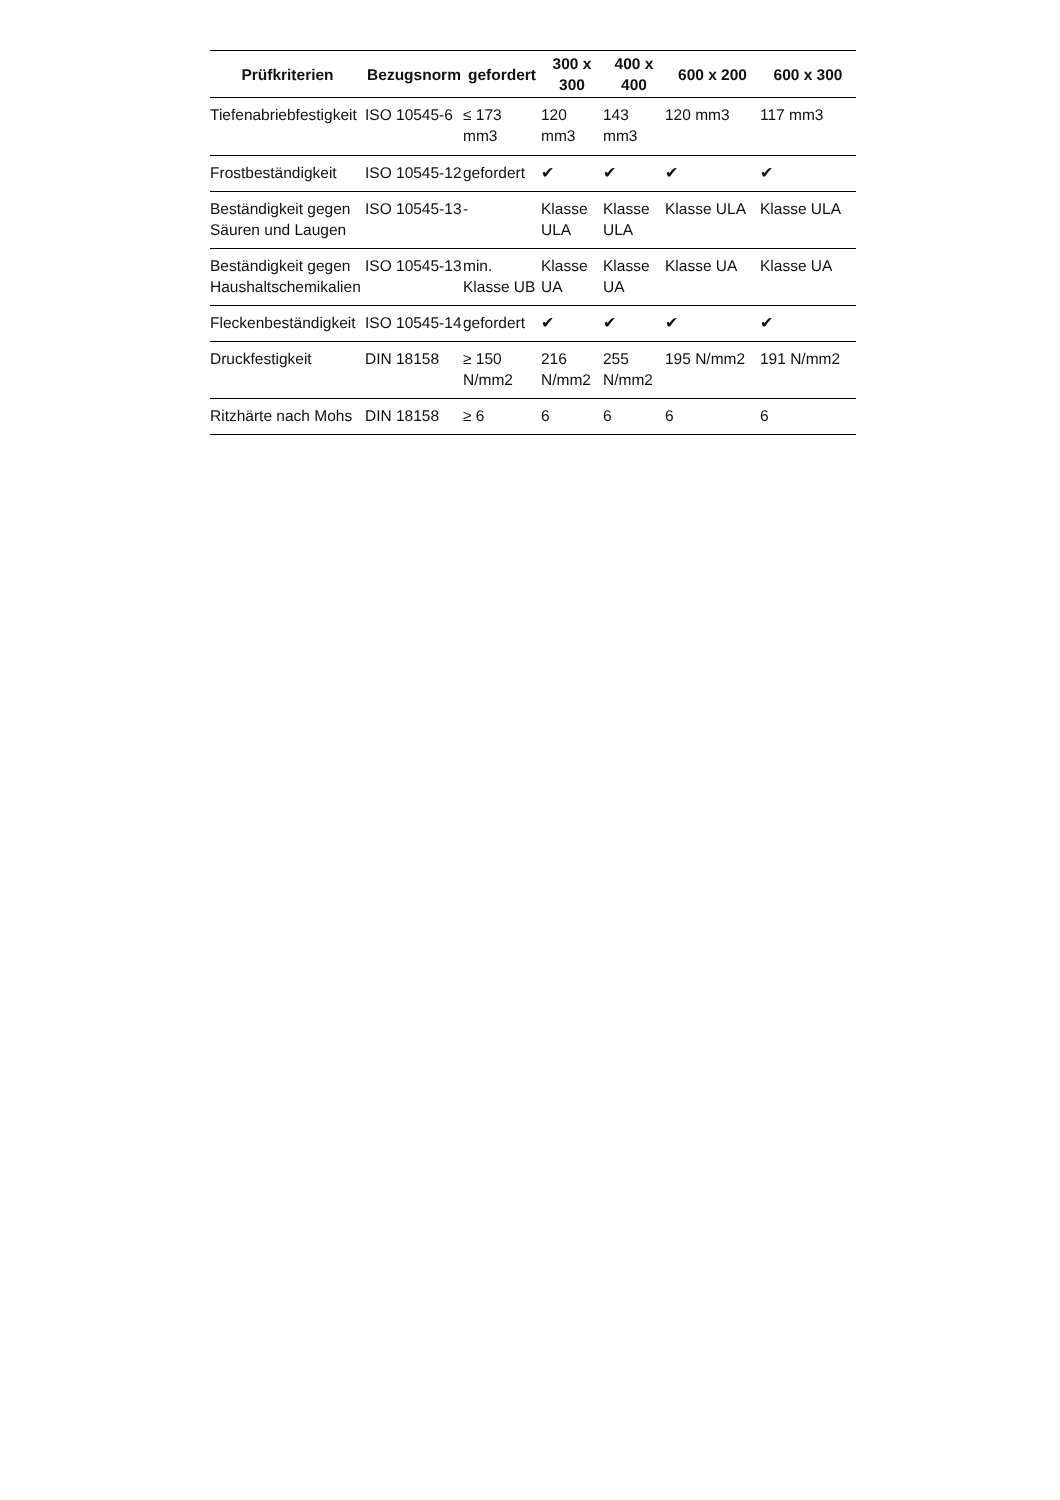| Prüfkriterien | Bezugsnorm | gefordert | 300 x 300 | 400 x 400 | 600 x 200 | 600 x 300 |
| --- | --- | --- | --- | --- | --- | --- |
| Tiefenabriebfestigkeit | ISO 10545-6 | ≤ 173 mm3 | 120 mm3 | 143 mm3 | 120 mm3 | 117 mm3 |
| Frostbeständigkeit | ISO 10545-12 | gefordert | ✔ | ✔ | ✔ | ✔ |
| Beständigkeit gegen Säuren und Laugen | ISO 10545-13 | - | Klasse ULA | Klasse ULA | Klasse ULA | Klasse ULA |
| Beständigkeit gegen Haushaltschemikalien | ISO 10545-13 | min. Klasse UB | Klasse UA | Klasse UA | Klasse UA | Klasse UA |
| Fleckenbeständigkeit | ISO 10545-14 | gefordert | ✔ | ✔ | ✔ | ✔ |
| Druckfestigkeit | DIN 18158 | ≥ 150 N/mm2 | 216 N/mm2 | 255 N/mm2 | 195 N/mm2 | 191 N/mm2 |
| Ritzhärte nach Mohs | DIN 18158 | ≥ 6 | 6 | 6 | 6 | 6 |